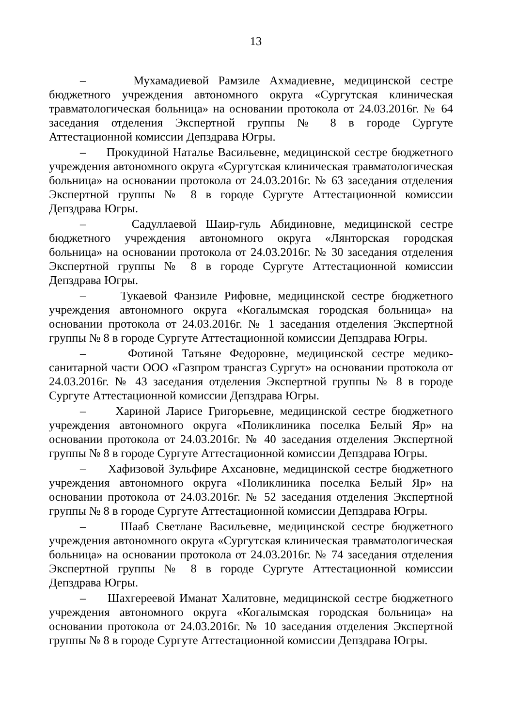13
– Мухамадиевой Рамзиле Ахмадиевне, медицинской сестре бюджетного учреждения автономного округа «Сургутская клиническая травматологическая больница» на основании протокола от 24.03.2016г. № 64 заседания отделения Экспертной группы № 8 в городе Сургуте Аттестационной комиссии Депздрава Югры.
– Прокудиной Наталье Васильевне, медицинской сестре бюджетного учреждения автономного округа «Сургутская клиническая травматологическая больница» на основании протокола от 24.03.2016г. № 63 заседания отделения Экспертной группы № 8 в городе Сургуте Аттестационной комиссии Депздрава Югры.
– Садуллаевой Шаир-гуль Абидиновне, медицинской сестре бюджетного учреждения автономного округа «Лянторская городская больница» на основании протокола от 24.03.2016г. № 30 заседания отделения Экспертной группы № 8 в городе Сургуте Аттестационной комиссии Депздрава Югры.
– Тукаевой Фанзиле Рифовне, медицинской сестре бюджетного учреждения автономного округа «Когалымская городская больница» на основании протокола от 24.03.2016г. № 1 заседания отделения Экспертной группы № 8 в городе Сургуте Аттестационной комиссии Депздрава Югры.
– Фотиной Татьяне Федоровне, медицинской сестре медико-санитарной части ООО «Газпром трансгаз Сургут» на основании протокола от 24.03.2016г. № 43 заседания отделения Экспертной группы № 8 в городе Сургуте Аттестационной комиссии Депздрава Югры.
– Хариной Ларисе Григорьевне, медицинской сестре бюджетного учреждения автономного округа «Поликлиника поселка Белый Яр» на основании протокола от 24.03.2016г. № 40 заседания отделения Экспертной группы № 8 в городе Сургуте Аттестационной комиссии Депздрава Югры.
– Хафизовой Зульфире Ахсановне, медицинской сестре бюджетного учреждения автономного округа «Поликлиника поселка Белый Яр» на основании протокола от 24.03.2016г. № 52 заседания отделения Экспертной группы № 8 в городе Сургуте Аттестационной комиссии Депздрава Югры.
– Шааб Светлане Васильевне, медицинской сестре бюджетного учреждения автономного округа «Сургутская клиническая травматологическая больница» на основании протокола от 24.03.2016г. № 74 заседания отделения Экспертной группы № 8 в городе Сургуте Аттестационной комиссии Депздрава Югры.
– Шахгереевой Иманат Халитовне, медицинской сестре бюджетного учреждения автономного округа «Когалымская городская больница» на основании протокола от 24.03.2016г. № 10 заседания отделения Экспертной группы № 8 в городе Сургуте Аттестационной комиссии Депздрава Югры.